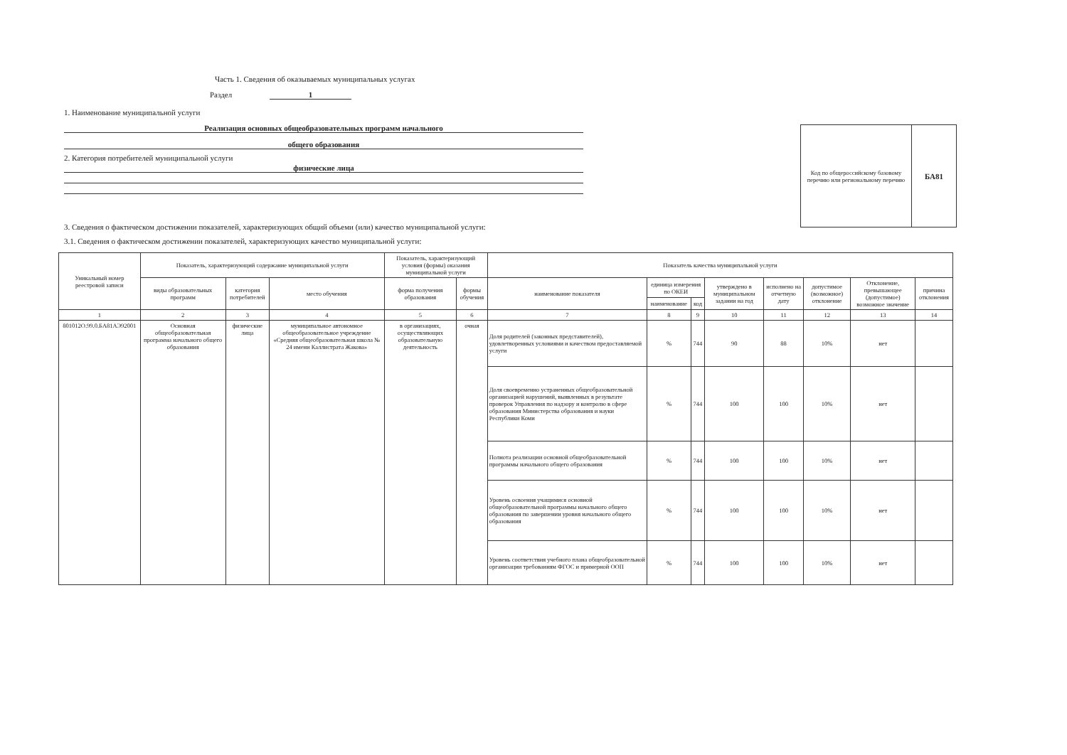Часть 1. Сведения об оказываемых муниципальных услугах
Раздел 1
1. Наименование муниципальной услуги
Реализация основных общеобразовательных программ начального
общего образования
2. Категория потребителей муниципальной услуги
физические лица
Код по общероссийскому базовому перечню или региональному перечню
БА81
3. Сведения о фактическом достижении показателей, характеризующих общий объеми (или) качество муниципальной услуги:
3.1. Сведения о фактическом достижении показателей, характеризующих качество муниципальной услуги:
| Уникальный номер реестровой записи | Показатель, характеризующий содержание муниципальной услуги | | | Показатель, характеризующий условия (формы) оказания муниципальной услуги | | Показатель качества муниципальной услуги | | | | | | | |
| --- | --- | --- | --- | --- | --- | --- | --- | --- | --- | --- | --- | --- | --- |
| | виды образовательных программ | категория потребителей | место обучения | форма получения образования | формы обучения | наименование показателя | единица измерения по ОКЕИ | | утверждено в муниципальном задании на год | исполнено на отчетную дату | допустимое (возможное) отклонение | Отклонение, превышающее (допустимое) возможное значение | причина отклонения |
| | | | | | | | наименование | код | | | | | |
| 1 | 2 | 3 | 4 | 5 | 6 | 7 | 8 | 9 | 10 | 11 | 12 | 13 | 14 |
| 801012О.99.0.БА81АЭ92001 | Основная общеобразовательная программа начального общего образования | физические лица | муниципальное автономное общеобразовательное учреждение «Средняя общеобразовательная школа № 24 имени Каллистрата Жакова» | в организациях, осуществляющих образовательную деятельность | очная | Доля родителей (законных представителей), удовлетворенных условиями и качеством предоставляемой услуги | % | 744 | 90 | 88 | 10% | нет | |
| | | | | | | Доля своевременно устраненных общеобразовательной организацией нарушений, выявленных в результате проверок Управления по надзору и контролю в сфере образования Министерства образования и науки Республики Коми | % | 744 | 100 | 100 | 10% | нет | |
| | | | | | | Полнота реализации основной общеобразовательной программы начального общего образования | % | 744 | 100 | 100 | 10% | нет | |
| | | | | | | Уровень освоения учащимися основной общеобразовательной программы начального общего образования по завершении уровня начального общего образования | % | 744 | 100 | 100 | 10% | нет | |
| | | | | | | Уровень соответствия учебного плана общеобразовательной организации требованиям ФГОС и примерной ООП | % | 744 | 100 | 100 | 10% | нет | |